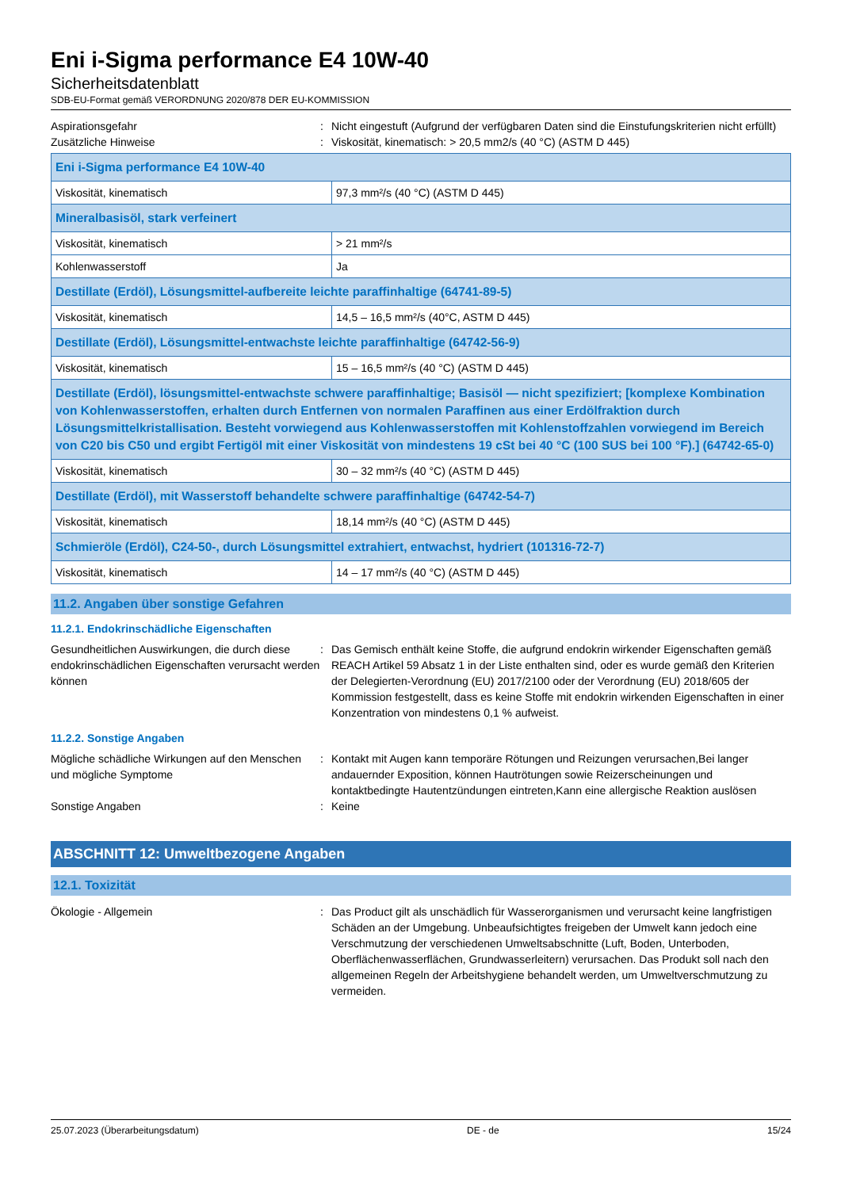Eni i-Sigma performance E4 10W-40
Sicherheitsdatenblatt
SDB-EU-Format gemäß VERORDNUNG 2020/878 DER EU-KOMMISSION
Aspirationsgefahr : Nicht eingestuft (Aufgrund der verfügbaren Daten sind die Einstufungskriterien nicht erfüllt)
Zusätzliche Hinweise : Viskosität, kinematisch: > 20,5 mm2/s (40 °C) (ASTM D 445)
| Eni i-Sigma performance E4 10W-40 | |
| Viskosität, kinematisch | 97,3 mm²/s (40 °C) (ASTM D 445) |
| Mineralbasisöl, stark verfeinert | |
| Viskosität, kinematisch | > 21 mm²/s |
| Kohlenwasserstoff | Ja |
| Destillate (Erdöl), Lösungsmittel-aufbereite leichte paraffinhaltige (64741-89-5) | |
| Viskosität, kinematisch | 14,5 – 16,5 mm²/s (40°C, ASTM D 445) |
| Destillate (Erdöl), Lösungsmittel-entwachste leichte paraffinhaltige (64742-56-9) | |
| Viskosität, kinematisch | 15 – 16,5 mm²/s (40 °C) (ASTM D 445) |
| Destillate (Erdöl), lösungsmittel-entwachste schwere paraffinhaltige; Basisöl — nicht spezifiziert; [komplexe Kombination von Kohlenwasserstoffen, erhalten durch Entfernen von normalen Paraffinen aus einer Erdölfraktion durch Lösungsmittelkristallisation. Besteht vorwiegend aus Kohlenwasserstoffen mit Kohlenstoffzahlen vorwiegend im Bereich von C20 bis C50 und ergibt Fertigöl mit einer Viskosität von mindestens 19 cSt bei 40 °C (100 SUS bei 100 °F).] (64742-65-0) | |
| Viskosität, kinematisch | 30 – 32 mm²/s (40 °C) (ASTM D 445) |
| Destillate (Erdöl), mit Wasserstoff behandelte schwere paraffinhaltige (64742-54-7) | |
| Viskosität, kinematisch | 18,14 mm²/s (40 °C) (ASTM D 445) |
| Schmieröle (Erdöl), C24-50-, durch Lösungsmittel extrahiert, entwachst, hydriert (101316-72-7) | |
| Viskosität, kinematisch | 14 – 17 mm²/s (40 °C) (ASTM D 445) |
11.2. Angaben über sonstige Gefahren
11.2.1. Endokrinschädliche Eigenschaften
Gesundheitlichen Auswirkungen, die durch diese endokrinschädlichen Eigenschaften verursacht werden können
: Das Gemisch enthält keine Stoffe, die aufgrund endokrin wirkender Eigenschaften gemäß REACH Artikel 59 Absatz 1 in der Liste enthalten sind, oder es wurde gemäß den Kriterien der Delegierten-Verordnung (EU) 2017/2100 oder der Verordnung (EU) 2018/605 der Kommission festgestellt, dass es keine Stoffe mit endokrin wirkenden Eigenschaften in einer Konzentration von mindestens 0,1 % aufweist.
11.2.2. Sonstige Angaben
Mögliche schädliche Wirkungen auf den Menschen und mögliche Symptome
: Kontakt mit Augen kann temporäre Rötungen und Reizungen verursachen,Bei langer andauernder Exposition, können Hautrötungen sowie Reizerscheinungen und kontaktbedingte Hautentzündungen eintreten,Kann eine allergische Reaktion auslösen
Sonstige Angaben : Keine
ABSCHNITT 12: Umweltbezogene Angaben
12.1. Toxizität
Ökologie - Allgemein : Das Product gilt als unschädlich für Wasserorganismen und verursacht keine langfristigen Schäden an der Umgebung. Unbeaufsichtigtes freigeben der Umwelt kann jedoch eine Verschmutzung der verschiedenen Umweltsabschnitte (Luft, Boden, Unterboden, Oberflächenwasserflächen, Grundwasserleitern) verursachen. Das Produkt soll nach den allgemeinen Regeln der Arbeitshygiene behandelt werden, um Umweltverschmutzung zu vermeiden.
25.07.2023 (Überarbeitungsdatum) DE - de 15/24